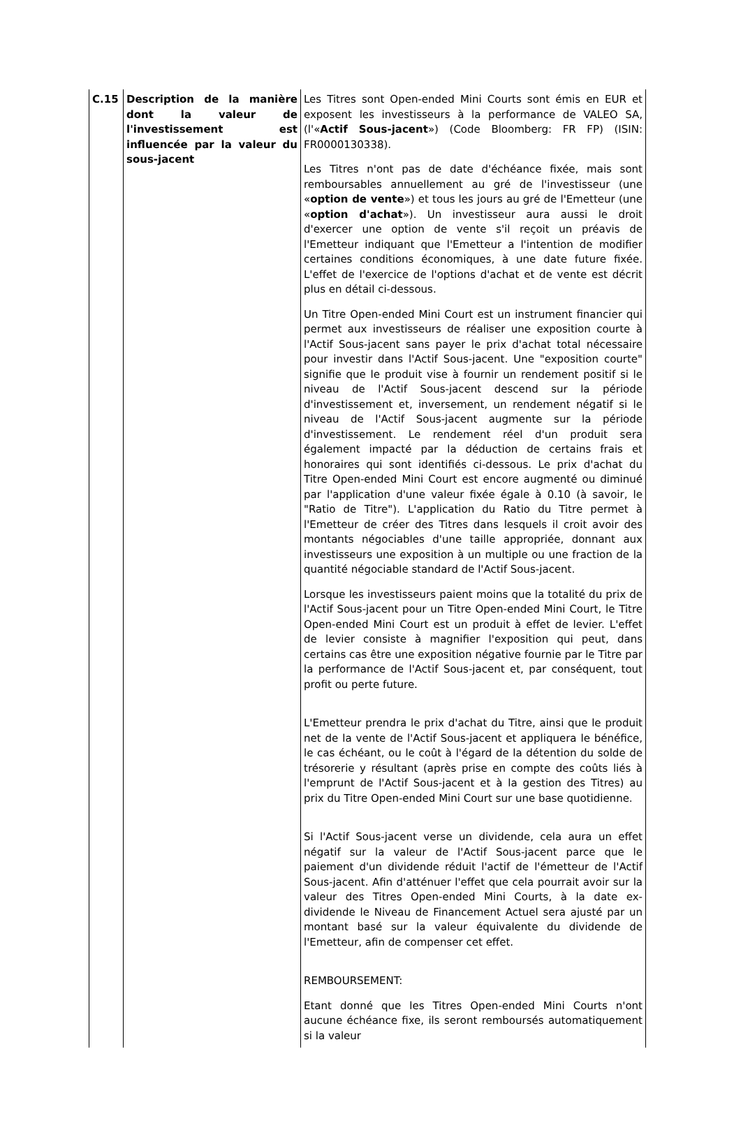| C.15 | Description de la manière dont la valeur de l'investissement est influencée par la valeur du sous-jacent | Les Titres sont Open-ended Mini Courts sont émis en EUR et exposent les investisseurs à la performance de VALEO SA, (l'« Actif Sous-jacent ») (Code Bloomberg: FR FP) (ISIN: FR0000130338). Les Titres n'ont pas de date d'échéance fixée, mais sont remboursables annuellement au gré de l'investisseur (une « option de vente ») et tous les jours au gré de l'Emetteur (une « option d'achat »). Un investisseur aura aussi le droit d'exercer une option de vente s'il reçoit un préavis de l'Emetteur indiquant que l'Emetteur a l'intention de modifier certaines conditions économiques, à une date future fixée. L'effet de l'exercice de l'options d'achat et de vente est décrit plus en détail ci-dessous. Un Titre Open-ended Mini Court est un instrument financier qui permet aux investisseurs de réaliser une exposition courte à l'Actif Sous-jacent sans payer le prix d'achat total nécessaire pour investir dans l'Actif Sous-jacent. Une "exposition courte" signifie que le produit vise à fournir un rendement positif si le niveau de l'Actif Sous-jacent descend sur la période d'investissement et, inversement, un rendement négatif si le niveau de l'Actif Sous-jacent augmente sur la période d'investissement. Le rendement réel d'un produit sera également impacté par la déduction de certains frais et honoraires qui sont identifiés ci-dessous. Le prix d'achat du Titre Open-ended Mini Court est encore augmenté ou diminué par l'application d'une valeur fixée égale à 0.10 (à savoir, le "Ratio de Titre"). L'application du Ratio du Titre permet à l'Emetteur de créer des Titres dans lesquels il croit avoir des montants négociables d'une taille appropriée, donnant aux investisseurs une exposition à un multiple ou une fraction de la quantité négociable standard de l'Actif Sous-jacent. Lorsque les investisseurs paient moins que la totalité du prix de l'Actif Sous-jacent pour un Titre Open-ended Mini Court, le Titre Open-ended Mini Court est un produit à effet de levier. L'effet de levier consiste à magnifier l'exposition qui peut, dans certains cas être une exposition négative fournie par le Titre par la performance de l'Actif Sous-jacent et, par conséquent, tout profit ou perte future. L'Emetteur prendra le prix d'achat du Titre, ainsi que le produit net de la vente de l'Actif Sous-jacent et appliquera le bénéfice, le cas échéant, ou le coût à l'égard de la détention du solde de trésorerie y résultant (après prise en compte des coûts liés à l'emprunt de l'Actif Sous-jacent et à la gestion des Titres) au prix du Titre Open-ended Mini Court sur une base quotidienne. Si l'Actif Sous-jacent verse un dividende, cela aura un effet négatif sur la valeur de l'Actif Sous-jacent parce que le paiement d'un dividende réduit l'actif de l'émetteur de l'Actif Sous-jacent. Afin d'atténuer l'effet que cela pourrait avoir sur la valeur des Titres Open-ended Mini Courts, à la date ex-dividende le Niveau de Financement Actuel sera ajusté par un montant basé sur la valeur équivalente du dividende de l'Emetteur, afin de compenser cet effet. REMBOURSEMENT: Etant donné que les Titres Open-ended Mini Courts n'ont aucune échéance fixe, ils seront remboursés automatiquement si la valeur |